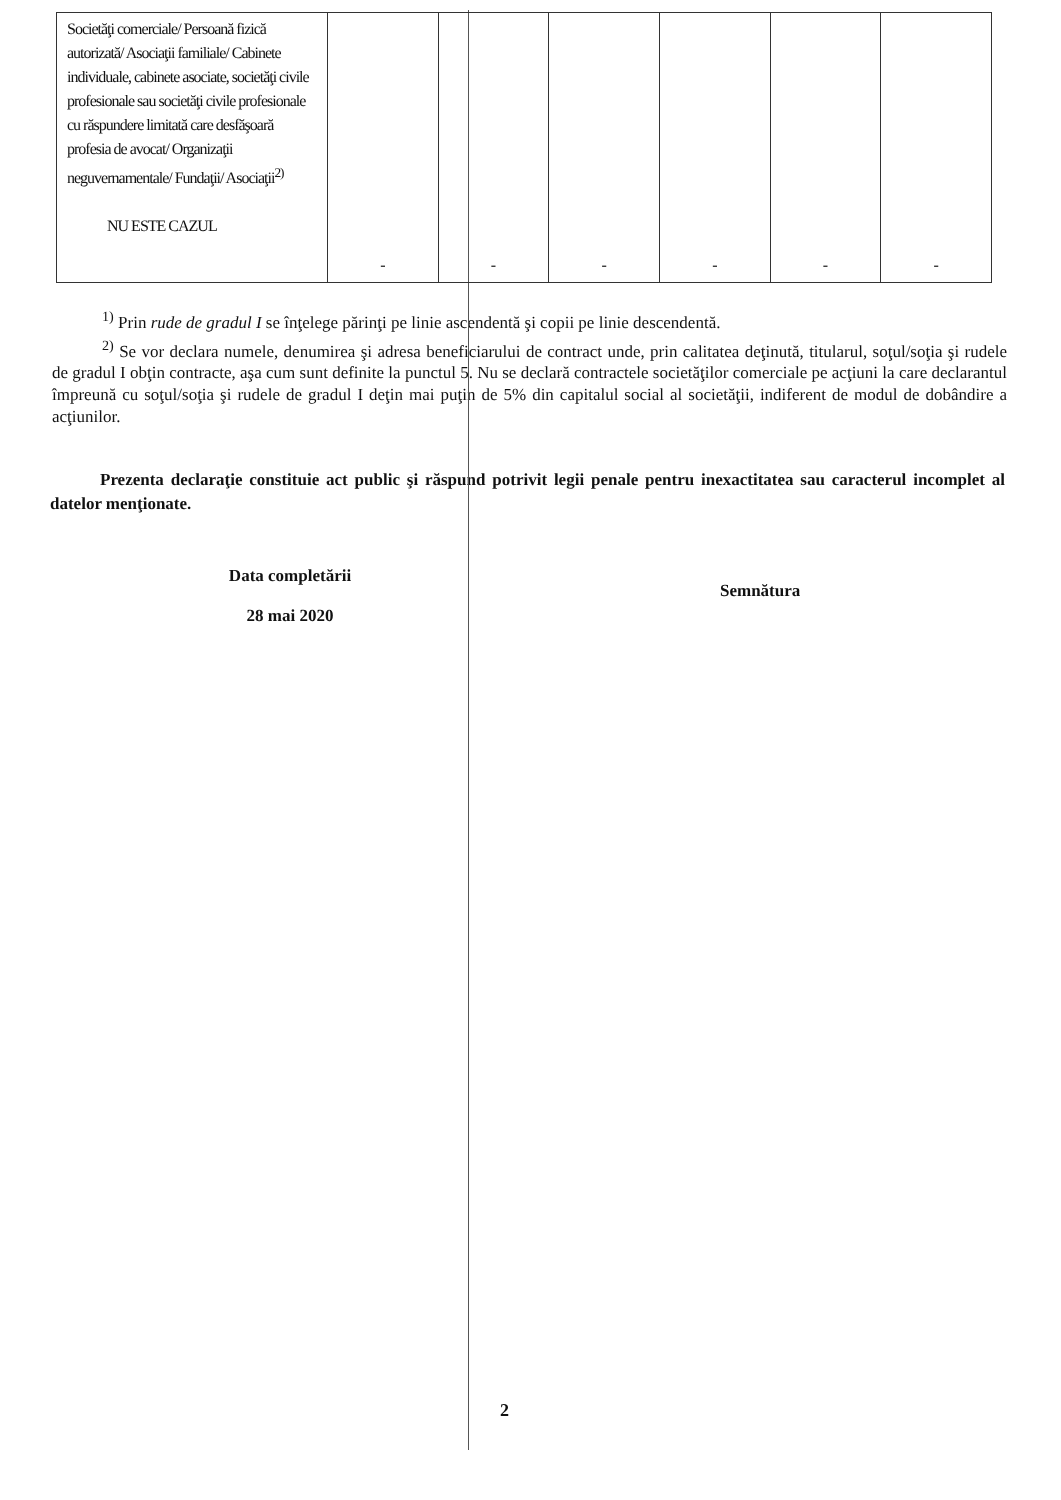| Societăţi comerciale/ Persoană fizică autorizată/ Asociaţii familiale/ Cabinete individuale, cabinete asociate, societăţi civile profesionale sau societăţi civile profesionale cu răspundere limitată care desfăşoară profesia de avocat/ Organizaţii neguvernamentale/ Fundaţii/ Asociaţii<sup>2)</sup> NU ESTE CAZUL | - | - | - | - | - | - |
<sup>1)</sup> Prin rude de gradul I se înţelege părinţi pe linie ascendentă şi copii pe linie descendentă.
<sup>2)</sup> Se vor declara numele, denumirea şi adresa beneficiarului de contract unde, prin calitatea deţinută, titularul, soţul/soţia şi rudele de gradul I obţin contracte, aşa cum sunt definite la punctul 5. Nu se declară contractele societăţilor comerciale pe acţiuni la care declarantul împreună cu soţul/soţia şi rudele de gradul I deţin mai puţin de 5% din capitalul social al societăţii, indiferent de modul de dobândire a acţiunilor.
Prezenta declaraţie constituie act public şi răspund potrivit legii penale pentru inexactitatea sau caracterul incomplet al datelor menţionate.
Data completării
28 mai 2020
Semnătura
2